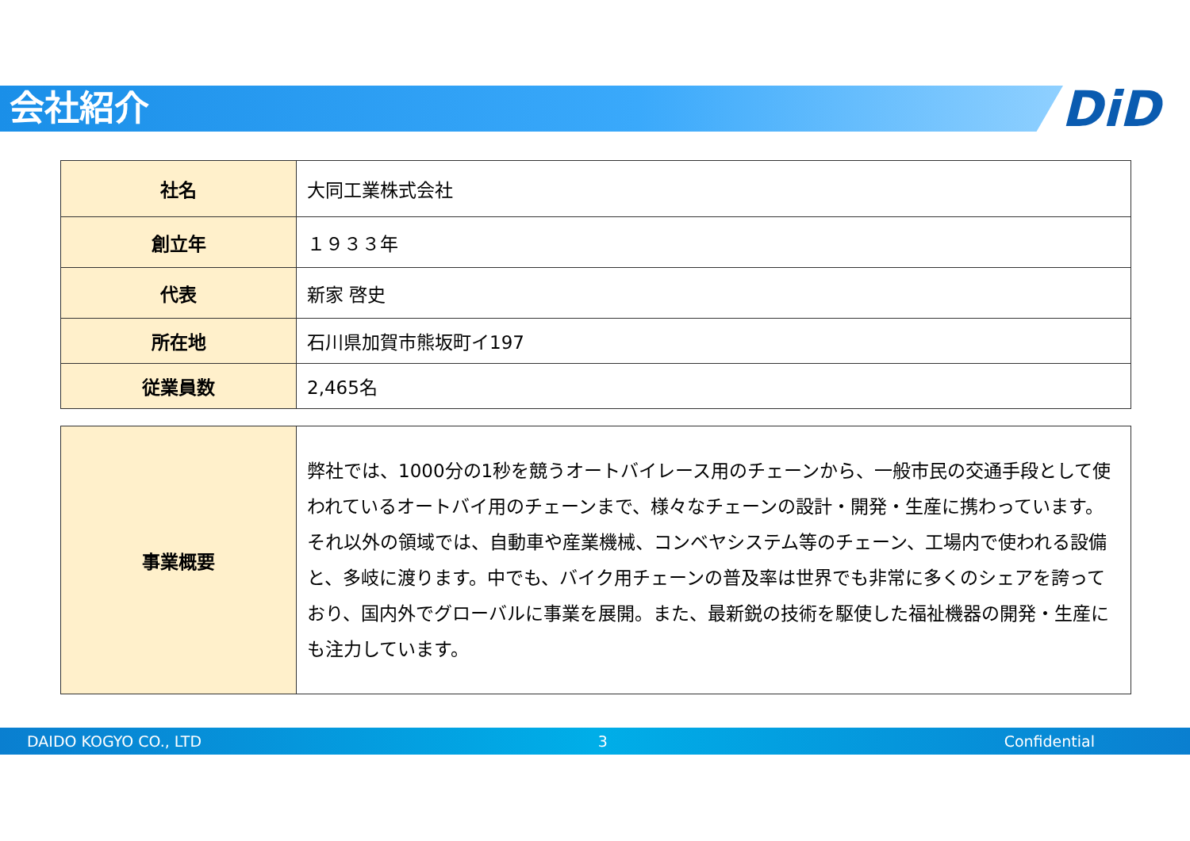会社紹介 DiD
| 社名 | 大同工業株式会社 |
| 創立年 | １９３３年 |
| 代表 | 新家 啓史 |
| 所在地 | 石川県加賀市熊坂町イ197 |
| 従業員数 | 2,465名 |
| 事業概要 | 弊社では、1000分の1秒を競うオートバイレース用のチェーンから、一般市民の交通手段として使われているオートバイ用のチェーンまで、様々なチェーンの設計・開発・生産に携わっています。それ以外の領域では、自動車や産業機械、コンベヤシステム等のチェーン、工場内で使われる設備と、多岐に渡ります。中でも、バイク用チェーンの普及率は世界でも非常に多くのシェアを誇っており、国内外でグローバルに事業を展開。また、最新鋭の技術を駆使した福祉機器の開発・生産にも注力しています。 |
DAIDO KOGYO CO., LTD 3 Confidential